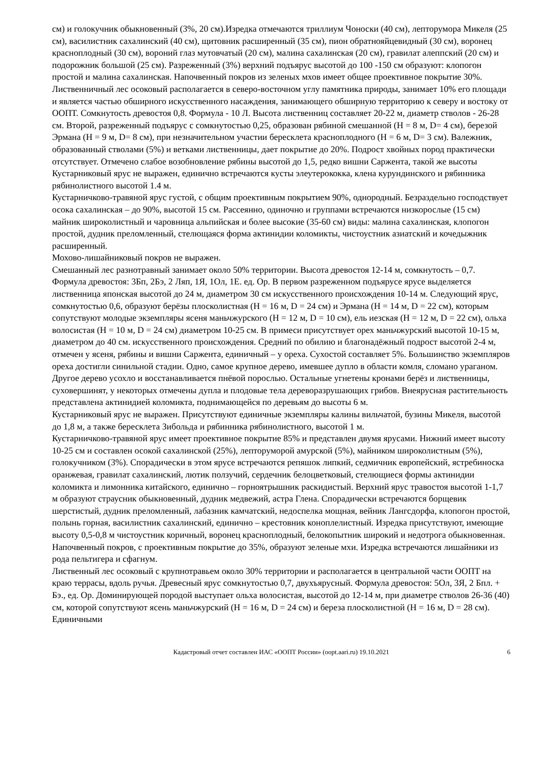см) и голокучник обыкновенный (3%, 20 см).Изредка отмечаются триллиум Чоноски (40 см), лепторумора Микеля (25 см), василистник сахалинский (40 см), щитовник расширенный (35 см), пион обратнояйцевидный (30 см), воронец красноплодный (30 см), вороний глаз мутовчатый (20 см), малина сахалинская (20 см), гравилат алеппский (20 см) и подорожник большой (25 см). Разреженный (3%) верхний подъярус высотой до 100 -150 см образуют: клопогон простой и малина сахалинская. Напочвенный покров из зеленых мхов имеет общее проективное покрытие 30%.
Лиственничный лес осоковый располагается в северо-восточном углу памятника природы, занимает 10% его площади и является частью обширного искусственного насаждения, занимающего обширную территорию к северу и востоку от ООПТ. Сомкнутость древостоя 0,8. Формула - 10 Л. Высота лиственниц составляет 20-22 м, диаметр стволов - 26-28 см. Второй, разреженный подъярус с сомкнутостью 0,25, образован рябиной смешанной (Н = 8 м, D= 4 см), березой Эрмана (Н = 9 м, D= 8 см), при незначительном участии бересклета красноплодного (Н = 6 м, D= 3 см). Валежник, образованный стволами (5%) и ветками лиственницы, дает покрытие до 20%. Подрост хвойных пород практически отсутствует. Отмечено слабое возобновление рябины высотой до 1,5, редко вишни Саржента, такой же высоты
Кустарниковый ярус не выражен, единично встречаются кусты элеутерококка, клена курундинского и рябинника рябинолистного высотой 1.4 м.
Кустарничково-травяной ярус густой, с общим проективным покрытием 90%, однородный. Безраздельно господствует осока сахалинская – до 90%, высотой 15 см. Рассеянно, одиночно и группами встречаются низкорослые (15 см) майник широколистный и чаровница альпийская и более высокие (35-60 см) виды: малина сахалинская, клопогон простой, дудник преломленный, стелющаяся форма актинидии коломикты, чистоустник азиатский и кочедыжник расширенный.
Мохово-лишайниковый покров не выражен.
Смешанный лес разнотравный занимает около 50% территории. Высота древостоя 12-14 м, сомкнутость – 0,7. Формула древостоя: 3Бп, 2Бэ, 2 Ляп, 1Я, 1Ол, 1Е. ед. Ор. В первом разреженном подъярусе ярусе выделяется лиственница японская высотой до 24 м, диаметром 30 см искусственного происхождения 10-14 м. Следующий ярус, сомкнутостью 0,6, образуют берёзы плосколистная (Н = 16 м, D = 24 см) и Эрмана (Н = 14 м, D = 22 см), которым сопутствуют молодые экземпляры ясеня маньчжурского (Н = 12 м, D = 10 см), ель иезская (Н = 12 м, D = 22 см), ольха волосистая (Н = 10 м, D = 24 см) диаметром 10-25 см. В примеси присутствует орех маньчжурский высотой 10-15 м, диаметром до 40 см. искусственного происхождения. Средний по обилию и благонадёжный подрост высотой 2-4 м, отмечен у ясеня, рябины и вишни Саржента, единичный – у ореха. Сухостой составляет 5%. Большинство экземпляров ореха достигли синильной стадии. Одно, самое крупное дерево, имевшее дупло в области комля, сломано ураганом. Другое дерево усохло и восстанавливается пнёвой порослью. Остальные угнетены кронами берёз и лиственницы, суховершинят, у некоторых отмечены дупла и плодовые тела дереворазрушающих грибов. Внеярусная растительность представлена актинидией коломикта, поднимающейся по деревьям до высоты 6 м.
Кустарниковый ярус не выражен. Присутствуют единичные экземпляры калины вильчатой, бузины Микеля, высотой до 1,8 м, а также бересклета Зибольда и рябинника рябинолистного, высотой 1 м.
Кустарничково-травяной ярус имеет проективное покрытие 85% и представлен двумя ярусами. Нижний имеет высоту 10-25 см и составлен осокой сахалинской (25%), лепторуморой амурской (5%), майником широколистным (5%), голокучником (3%). Спорадически в этом ярусе встречаются репяшок липкий, седмичник европейский, ястребиноска оранжевая, гравилат сахалинский, лютик ползучий, сердечник белоцветковый, стелющиеся формы актинидии коломикта и лимонника китайского, единично – горноятрышник раскидистый. Верхний ярус травостоя высотой 1-1,7 м образуют страусник обыкновенный, дудник медвежий, астра Глена. Спорадически встречаются борщевик шерстистый, дудник преломленный, лабазник камчатский, недоспелка мощная, вейник Лангсдорфа, клопогон простой, полынь горная, василистник сахалинский, единично – крестовник коноплелистный. Изредка присутствуют, имеющие высоту 0,5-0,8 м чистоустник коричный, воронец красноплодный, белокопытник широкий и недотрога обыкновенная.
Напочвенный покров, с проективным покрытие до 35%, образуют зеленые мхи. Изредка встречаются лишайники из рода пельтигера и сфагнум.
Лиственный лес осоковый с крупнотравьем около 30% территории и располагается в центральной части ООПТ на краю террасы, вдоль ручья. Древесный ярус сомкнутостью 0,7, двухъярусный. Формула древостоя: 5Ол, 3Я, 2 Бпл. + Бэ., ед. Ор. Доминирующей породой выступает ольха волосистая, высотой до 12-14 м, при диаметре стволов 26-36 (40) см, которой сопутствуют ясень маньчжурский (Н = 16 м, D = 24 см) и береза плосколистной (Н = 16 м, D = 28 см). Единичными
Кадастровый отчет составлен ИАС «ООПТ России» (oopt.aari.ru) 19.10.2021 6